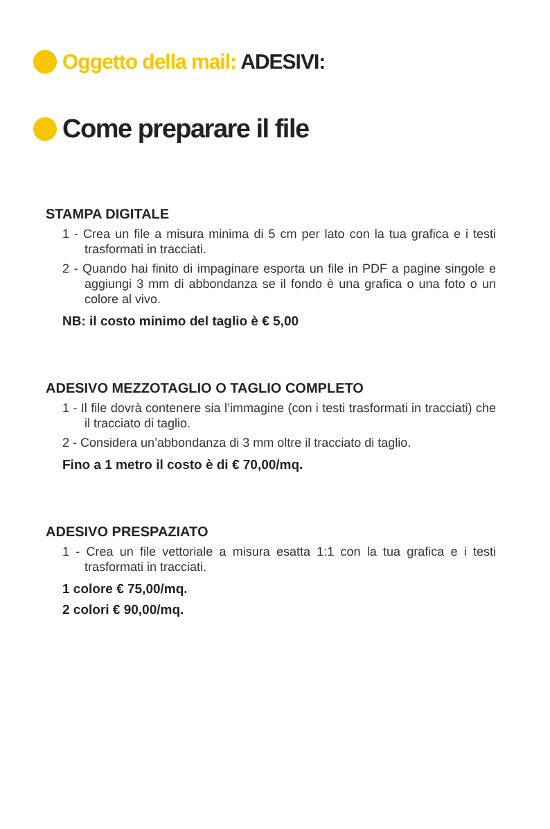Oggetto della mail: ADESIVI:
Come preparare il file
STAMPA DIGITALE
1 - Crea un file a misura minima di 5 cm per lato con la tua grafica e i testi trasformati in tracciati.
2 - Quando hai finito di impaginare esporta un file in PDF a pagine singole e aggiungi 3 mm di abbondanza se il fondo è una grafica o una foto o un colore al vivo.
NB: il costo minimo del taglio è € 5,00
ADESIVO MEZZOTAGLIO O TAGLIO COMPLETO
1 - Il file dovrà contenere sia l’immagine (con i testi trasformati in tracciati) che il tracciato di taglio.
2 - Considera un’abbondanza di 3 mm oltre il tracciato di taglio.
Fino a 1 metro il costo è di € 70,00/mq.
ADESIVO PRESPAZIATO
1 - Crea un file vettoriale a misura esatta 1:1 con la tua grafica e i testi trasformati in tracciati.
1 colore € 75,00/mq.
2 colori € 90,00/mq.